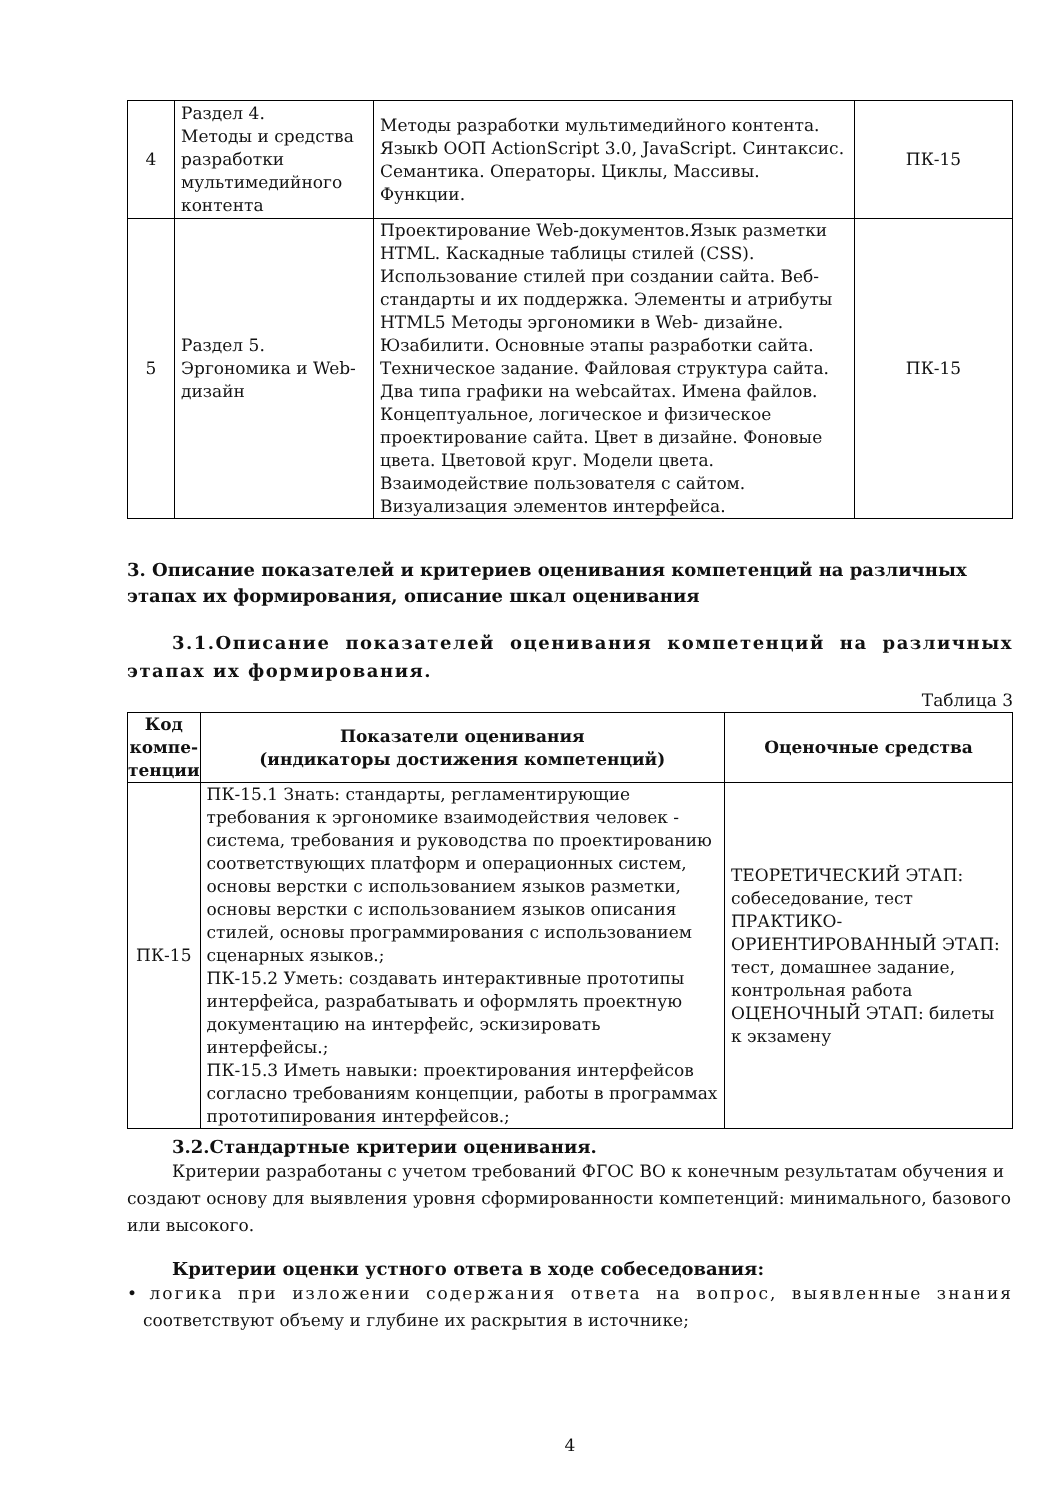| 4 | Раздел 4. Методы и средства разработки мультимедийного контента | Методы разработки мультимедийного контента. Языкb ООП ActionScript 3.0, JavaScript. Синтаксис. Семантика. Операторы. Циклы, Массивы. Функции. | ПК-15 |
| 5 | Раздел 5. Эргономика и Web-дизайн | Проектирование Web-документов.Язык разметки HTML. Каскадные таблицы стилей (CSS). Использование стилей при создании сайта. Веб-стандарты и их поддержка. Элементы и атрибуты HTML5 Методы эргономики в Web- дизайне. Юзабилити. Основные этапы разработки сайта. Техническое задание. Файловая структура сайта. Два типа графики на webсайтах. Имена файлов. Концептуальное, логическое и физическое проектирование сайта. Цвет в дизайне. Фоновые цвета. Цветовой круг. Модели цвета. Взаимодействие пользователя с сайтом. Визуализация элементов интерфейса. | ПК-15 |
3. Описание показателей и критериев оценивания компетенций на различных этапах их формирования, описание шкал оценивания
3.1.Описание показателей оценивания компетенций на различных этапах их формирования.
Таблица 3
| Код компе-тенции | Показатели оценивания (индикаторы достижения компетенций) | Оценочные средства |
| --- | --- | --- |
| ПК-15 | ПК-15.1 Знать: стандарты, регламентирующие требования к эргономике взаимодействия человек - система, требования и руководства по проектированию соответствующих платформ и операционных систем, основы верстки с использованием языков разметки, основы верстки с использованием языков описания стилей, основы программирования с использованием сценарных языков.; ПК-15.2 Уметь: создавать интерактивные прототипы интерфейса, разрабатывать и оформлять проектную документацию на интерфейс, эскизировать интерфейсы.; ПК-15.3 Иметь навыки: проектирования интерфейсов согласно требованиям концепции, работы в программах прототипирования интерфейсов.; | ТЕОРЕТИЧЕСКИЙ ЭТАП: собеседование, тест ПРАКТИКО-ОРИЕНТИРОВАННЫЙ ЭТАП: тест, домашнее задание, контрольная работа ОЦЕНОЧНЫЙ ЭТАП: билеты к экзамену |
3.2.Стандартные критерии оценивания.
Критерии разработаны с учетом требований ФГОС ВО к конечным результатам обучения и создают основу для выявления уровня сформированности компетенций: минимального, базового или высокого.
Критерии оценки устного ответа в ходе собеседования:
• логика при изложении содержания ответа на вопрос, выявленные знания соответствуют объему и глубине их раскрытия в источнике;
4